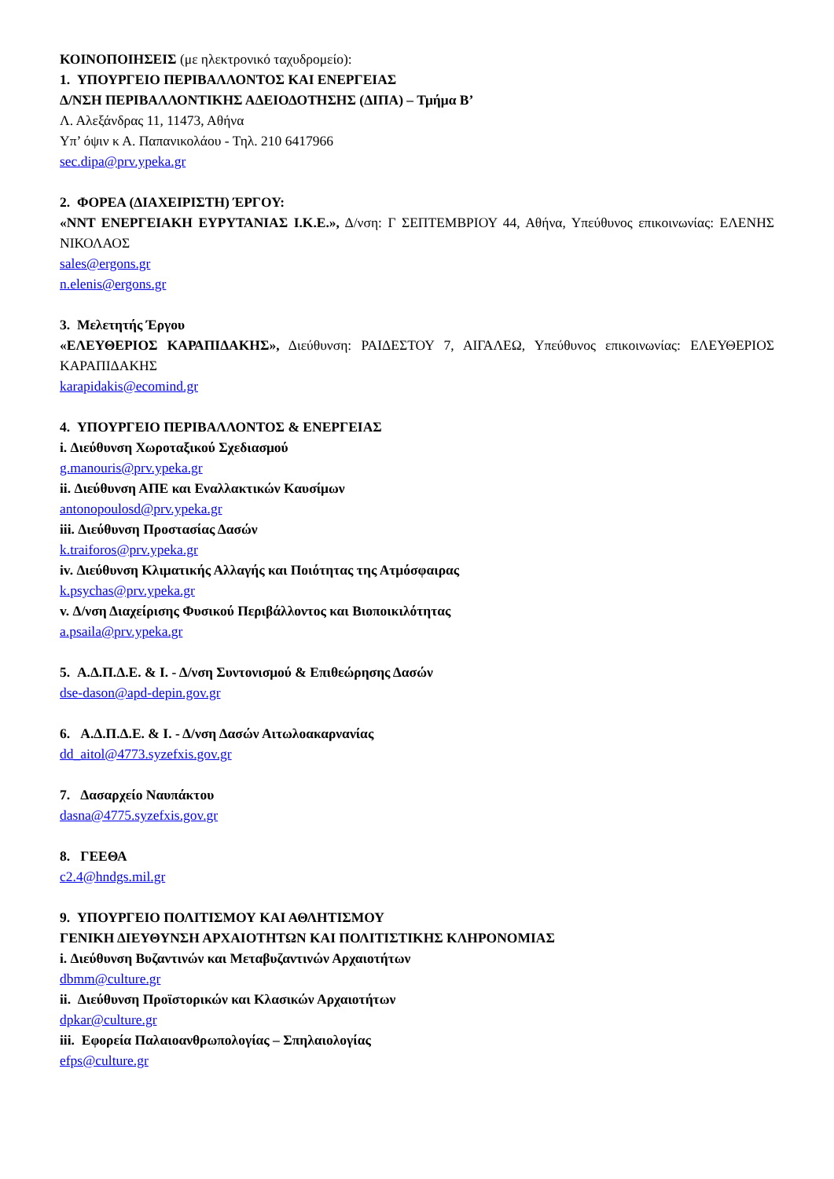ΚΟΙΝΟΠΟΙΗΣΕΙΣ (με ηλεκτρονικό ταχυδρομείο):
1. ΥΠΟΥΡΓΕΙΟ ΠΕΡΙΒΑΛΛΟΝΤΟΣ ΚΑΙ ΕΝΕΡΓΕΙΑΣ
Δ/ΝΣΗ ΠΕΡΙΒΑΛΛΟΝΤΙΚΗΣ ΑΔΕΙΟΔΟΤΗΣΗΣ (ΔΙΠΑ) – Τμήμα Β’
Λ. Αλεξάνδρας 11, 11473, Αθήνα
Υπ’ όψιν κ Α. Παπανικολάου - Τηλ. 210 6417966
sec.dipa@prv.ypeka.gr
2. ΦΟΡΕΑ (ΔΙΑΧΕΙΡΙΣΤΗ) ΈΡΓΟΥ:
«ΝΝΤ ΕΝΕΡΓΕΙΑΚΗ ΕΥΡΥΤΑΝΙΑΣ Ι.Κ.Ε.», Δ/νση: Γ ΣΕΠΤΕΜΒΡΙΟΥ 44, Αθήνα, Υπεύθυνος επικοινωνίας: ΕΛΕΝΗΣ ΝΙΚΟΛΑΟΣ
sales@ergons.gr
n.elenis@ergons.gr
3. Μελετητής Έργου
«ΕΛΕΥΘΕΡΙΟΣ ΚΑΡΑΠΙΔΑΚΗΣ», Διεύθυνση: ΡΑΙΔΕΣΤΟΥ 7, ΑΙΓΑΛΕΩ, Υπεύθυνος επικοινωνίας: ΕΛΕΥΘΕΡΙΟΣ ΚΑΡΑΠΙΔΑΚΗΣ
karapidakis@ecomind.gr
4. ΥΠΟΥΡΓΕΙΟ ΠΕΡΙΒΑΛΛΟΝΤΟΣ & ΕΝΕΡΓΕΙΑΣ
i. Διεύθυνση Χωροταξικού Σχεδιασμού
g.manouris@prv.ypeka.gr
ii. Διεύθυνση ΑΠΕ και Εναλλακτικών Καυσίμων
antonopoulosd@prv.ypeka.gr
iii. Διεύθυνση Προστασίας Δασών
k.traiforos@prv.ypeka.gr
iv. Διεύθυνση Κλιματικής Αλλαγής και Ποιότητας της Ατμόσφαιρας
k.psychas@prv.ypeka.gr
v. Δ/νση Διαχείρισης Φυσικού Περιβάλλοντος και Βιοποικιλότητας
a.psaila@prv.ypeka.gr
5. Α.Δ.Π.Δ.Ε. & Ι. - Δ/νση Συντονισμού & Επιθεώρησης Δασών
dse-dason@apd-depin.gov.gr
6. Α.Δ.Π.Δ.Ε. & Ι. - Δ/νση Δασών Αιτωλοακαρνανίας
dd_aitol@4773.syzefxis.gov.gr
7. Δασαρχείο Ναυπάκτου
dasna@4775.syzefxis.gov.gr
8. ΓΕΕΘΑ
c2.4@hndgs.mil.gr
9. ΥΠΟΥΡΓΕΙΟ ΠΟΛΙΤΙΣΜΟΥ ΚΑΙ ΑΘΛΗΤΙΣΜΟΥ
ΓΕΝΙΚΗ ΔΙΕΥΘΥΝΣΗ ΑΡΧΑΙΟΤΗΤΩΝ ΚΑΙ ΠΟΛΙΤΙΣΤΙΚΗΣ ΚΛΗΡΟΝΟΜΙΑΣ
i. Διεύθυνση Βυζαντινών και Μεταβυζαντινών Αρχαιοτήτων
dbmm@culture.gr
ii. Διεύθυνση Προϊστορικών και Κλασικών Αρχαιοτήτων
dpkar@culture.gr
iii. Εφορεία Παλαιοανθρωπολογίας – Σπηλαιολογίας
efps@culture.gr